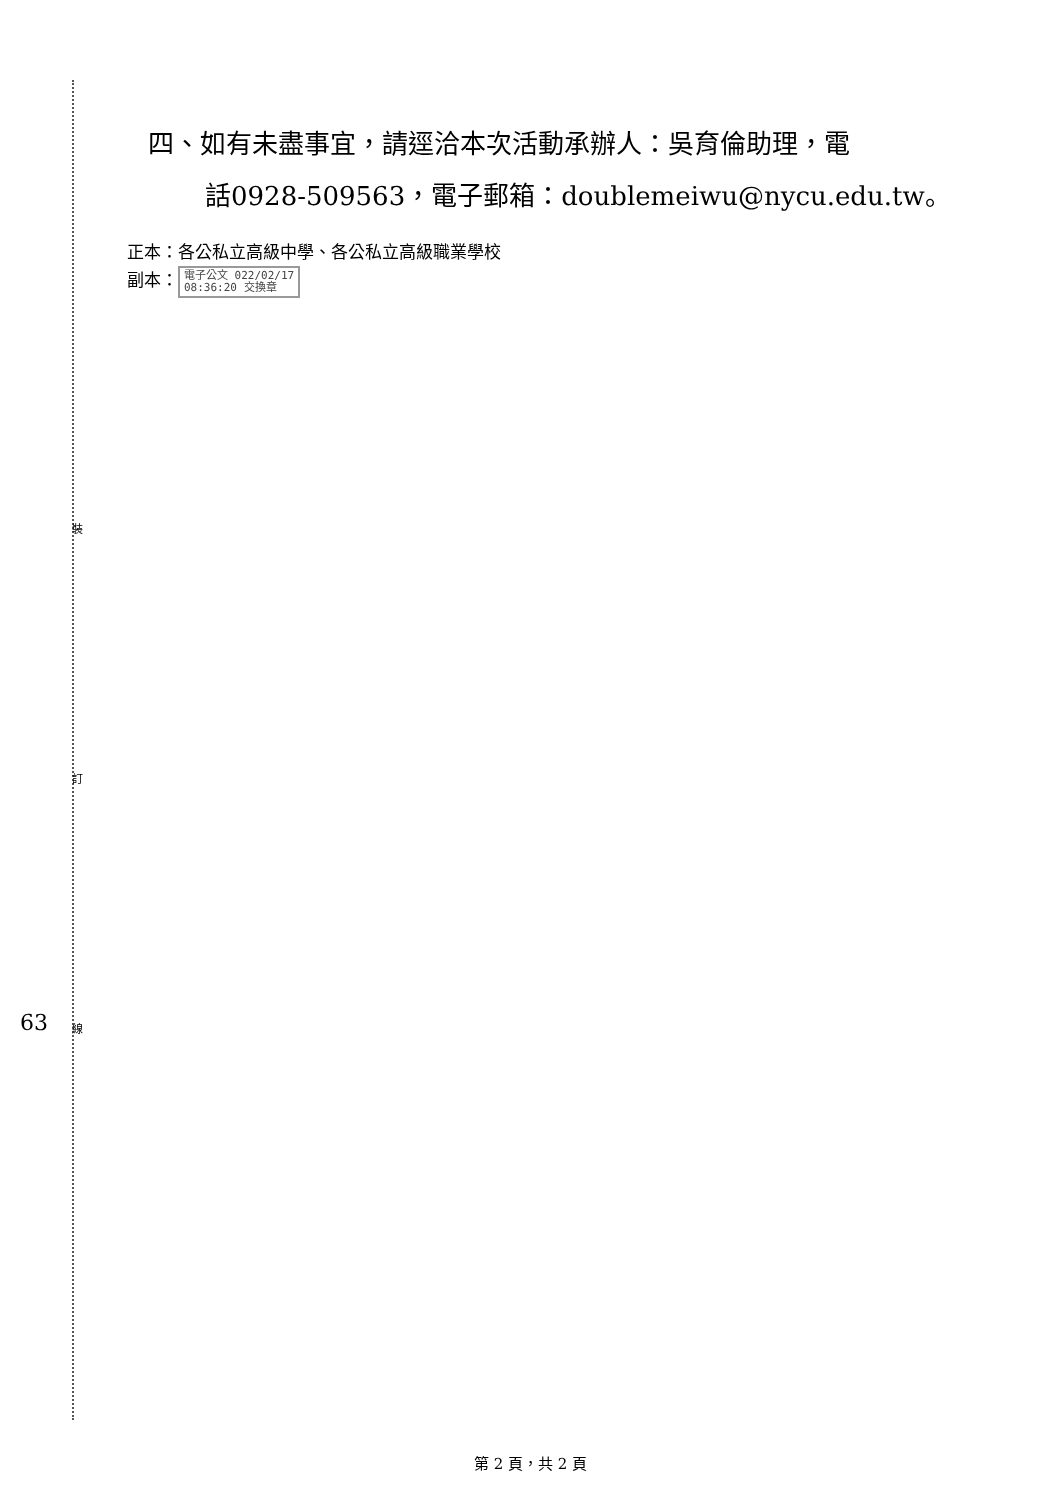裝
訂
線
63
四、如有未盡事宜，請逕洽本次活動承辦人：吳育倫助理，電
話0928-509563，電子郵箱：doublemeiwu@nycu.edu.tw。
正本：各公私立高級中學、各公私立高級職業學校
副本： 電子公文 022/02/17
08:36:20 交換章
第 2 頁，共 2 頁